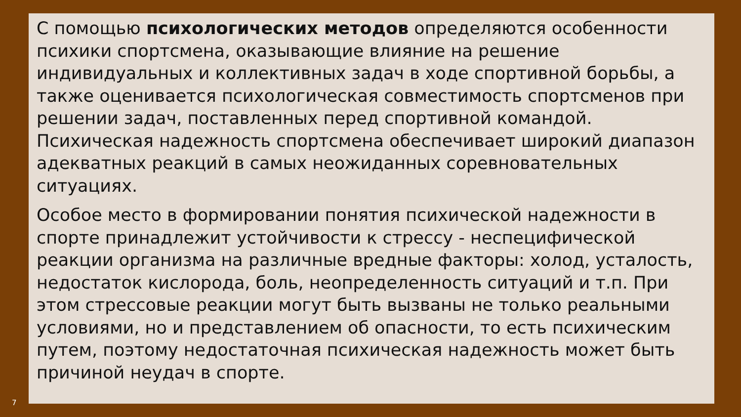С помощью психологических методов определяются особенности психики спортсмена, оказывающие влияние на решение индивидуальных и коллективных задач в ходе спортивной борьбы, а также оценивается психологическая совместимость спортсменов при решении задач, поставленных перед спортивной командой. Психическая надежность спортсмена обеспечивает широкий диапазон адекватных реакций в самых неожиданных соревновательных ситуациях.
Особое место в формировании понятия психической надежности в спорте принадлежит устойчивости к стрессу - неспецифической реакции организма на различные вредные факторы: холод, усталость, недостаток кислорода, боль, неопределенность ситуаций и т.п. При этом стрессовые реакции могут быть вызваны не только реальными условиями, но и представлением об опасности, то есть психическим путем, поэтому недостаточная психическая надежность может быть причиной неудач в спорте.
7